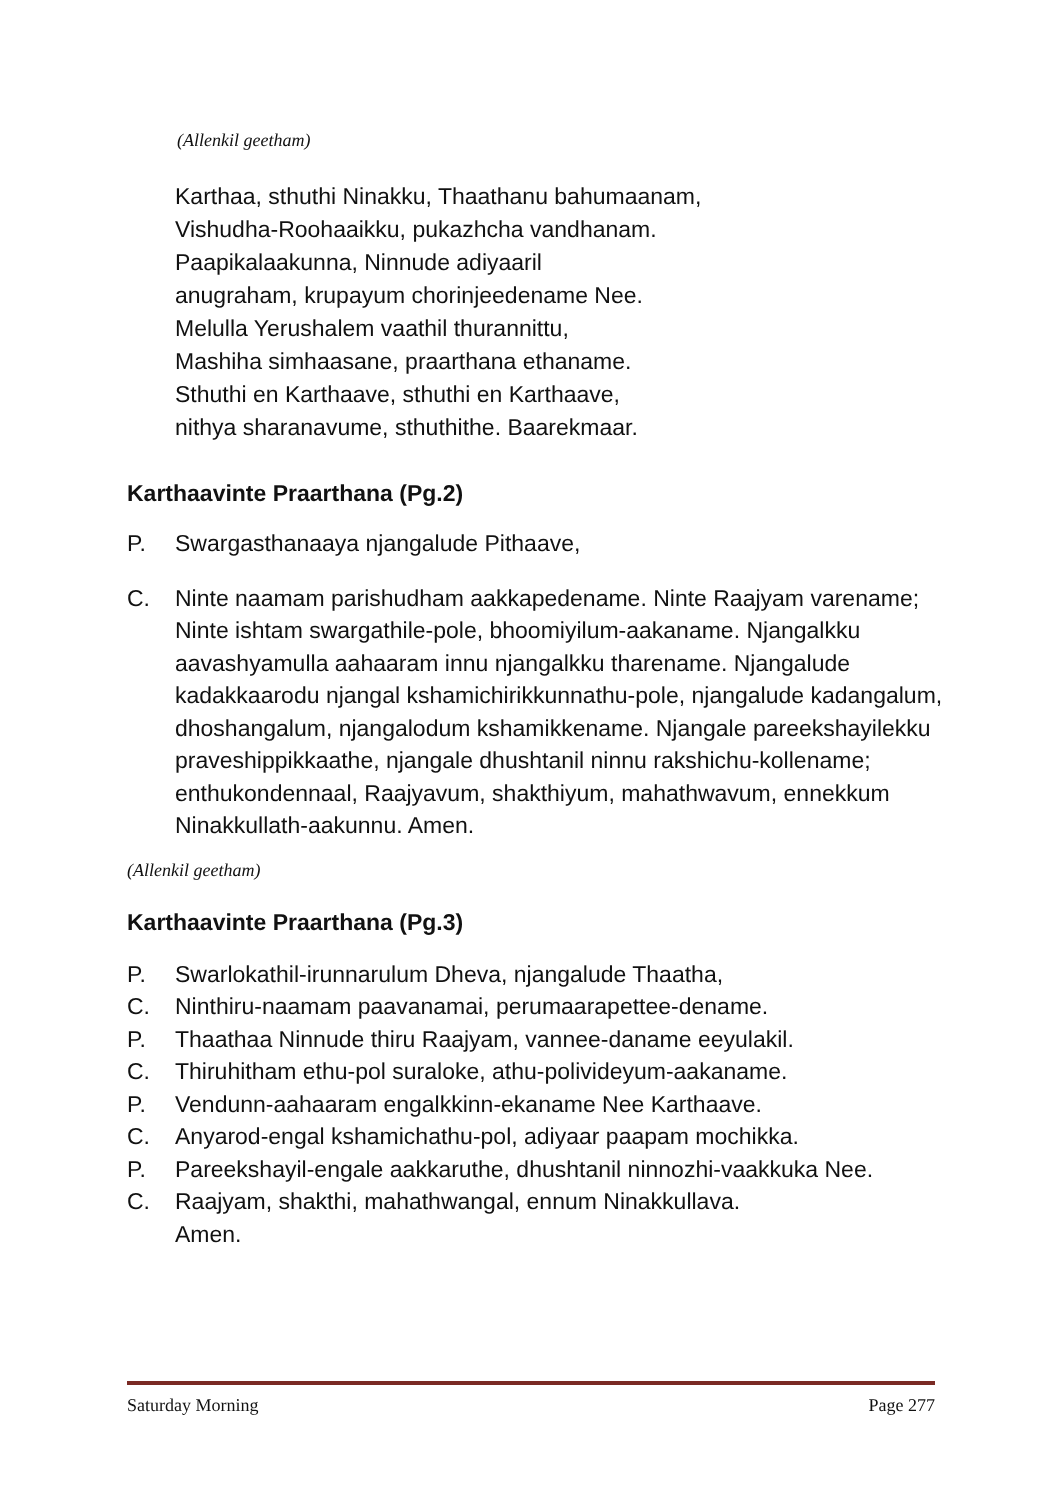(Allenkil geetham)
Karthaa, sthuthi Ninakku, Thaathanu bahumaanam,
Vishudha-Roohaaikku, pukazhcha vandhanam.
Paapikalaakunna, Ninnude adiyaaril
anugraham, krupayum chorinjeedename Nee.
Melulla Yerushalem vaathil thurannittu,
Mashiha simhaasane, praarthana ethaname.
Sthuthi en Karthaave, sthuthi en Karthaave,
nithya sharanavume, sthuthithe. Baarekmaar.
Karthaavinte Praarthana (Pg.2)
P. Swargasthanaaya njangalude Pithaave,
C. Ninte naamam parishudham aakkapedename. Ninte Raajyam varename; Ninte ishtam swargathile-pole, bhoomiyilum-aakaname. Njangalkku aavashyamulla aahaaram innu njangalkku tharename. Njangalude kadakkaarodu njangal kshamichirikkunnathu-pole, njangalude kadangalum, dhoshangalum, njangalodum kshamikkename. Njangale pareekshayilekku praveshippikkaathe, njangale dhushtanil ninnu rakshichu-kollename; enthukondennaal, Raajyavum, shakthiyum, mahathwavum, ennekkum Ninakkullath-aakunnu. Amen.
(Allenkil geetham)
Karthaavinte Praarthana (Pg.3)
P. Swarlokathil-irunnarulum Dheva, njangalude Thaatha,
C. Ninthiru-naamam paavanamai, perumaarapettee-dename.
P. Thaathaa Ninnude thiru Raajyam, vannee-daname eeyulakil.
C. Thiruhitham ethu-pol suraloke, athu-polivideyum-aakaname.
P. Vendunn-aahaaram engalkkinn-ekaname Nee Karthaave.
C. Anyarod-engal kshamichathu-pol, adiyaar paapam mochikka.
P. Pareekshayil-engale aakkaruthe, dhushtanil ninnozhi-vaakkuka Nee.
C. Raajyam, shakthi, mahathwangal, ennum Ninakkullava.
Amen.
Saturday Morning Page 277